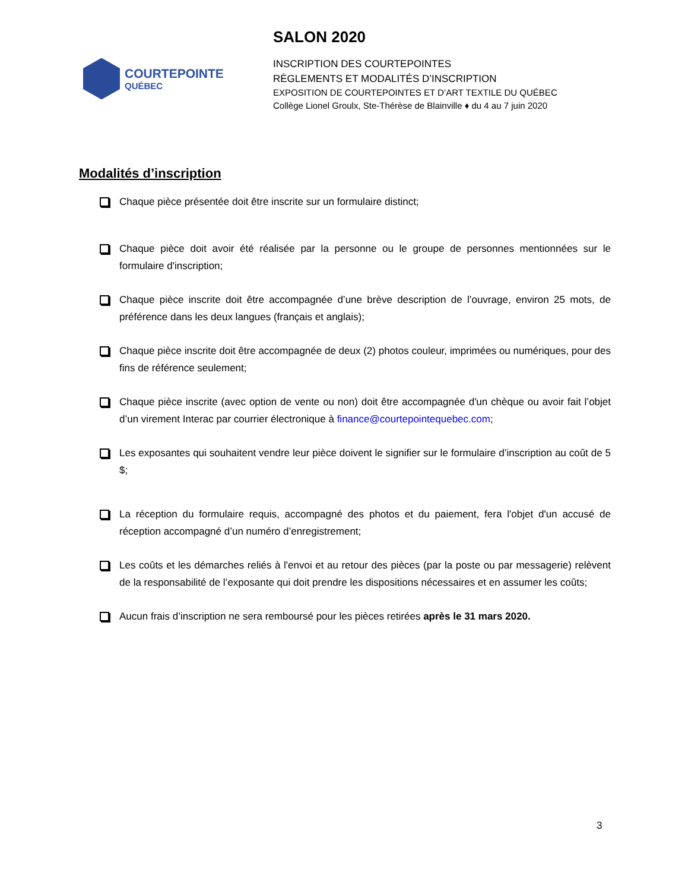COURTEPOINTE
QUÉBEC
SALON 2020
INSCRIPTION DES COURTEPOINTES
RÈGLEMENTS ET MODALITÉS D’INSCRIPTION
EXPOSITION DE COURTEPOINTES ET D’ART TEXTILE DU QUÉBEC
Collège Lionel Groulx, Ste-Thérèse de Blainville ♦ du 4 au 7 juin 2020
Modalités d’inscription
Chaque pièce présentée doit être inscrite sur un formulaire distinct;
Chaque pièce doit avoir été réalisée par la personne ou le groupe de personnes mentionnées sur le formulaire d'inscription;
Chaque pièce inscrite doit être accompagnée d’une brève description de l’ouvrage, environ 25 mots, de préférence dans les deux langues (français et anglais);
Chaque pièce inscrite doit être accompagnée de deux (2) photos couleur, imprimées ou numériques, pour des fins de référence seulement;
Chaque pièce inscrite (avec option de vente ou non) doit être accompagnée d'un chèque ou avoir fait l’objet d’un virement Interac par courrier électronique à finance@courtepointequebec.com;
Les exposantes qui souhaitent vendre leur pièce doivent le signifier sur le formulaire d’inscription au coût de 5 $;
La réception du formulaire requis, accompagné des photos et du paiement, fera l'objet d'un accusé de réception accompagné d’un numéro d’enregistrement;
Les coûts et les démarches reliés à l'envoi et au retour des pièces (par la poste ou par messagerie) relèvent de la responsabilité de l’exposante qui doit prendre les dispositions nécessaires et en assumer les coûts;
Aucun frais d’inscription ne sera remboursé pour les pièces retirées après le 31 mars 2020.
3